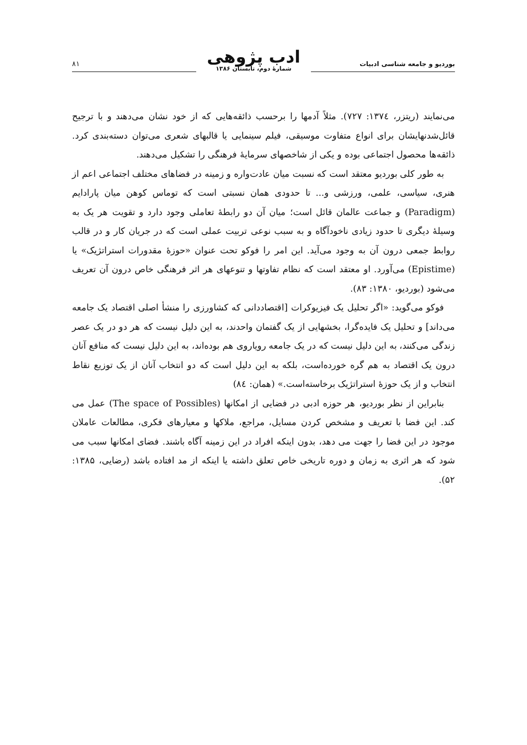بوردیو و جامعه شناسی ادبیات
ادب پژوهی
شمارهٔ دوم، تابستان ۱۳۸۶
۸۱
می‌نمایند (ریتزر، ۱۳۷٤: ۷۲۷). مثلاً آدمها را برحسب ذائقه‌هایی که از خود نشان می‌دهند و با ترجیح قائل‌شدنهایشان برای انواع متفاوت موسیقی، فیلم سینمایی یا قالبهای شعری می‌توان دسته‌بندی کرد. ذائقه‌ها محصول اجتماعی بوده و یکی از شاخصهای سرمایهٔ فرهنگی را تشکیل می‌دهند.
به طور کلی بوردیو معتقد است که نسبت میان عادت‌واره و زمینه در فضاهای مختلف اجتماعی اعم از هنری، سیاسی، علمی، ورزشی و... تا حدودی همان نسبتی است که توماس کوهن میان پارادایم (Paradigm) و جماعت عالمان قائل است؛ میان آن دو رابطهٔ تعاملی وجود دارد و تقویت هر یک به وسیلهٔ دیگری تا حدود زیادی ناخودآگاه و به سبب نوعی تربیت عملی است که در جریان کار و در قالب روابط جمعی درون آن به وجود می‌آید. این امر را فوکو تحت عنوان «حوزهٔ مقدورات استراتژیک» یا (Epistime) می‌آورد. او معتقد است که نظام تفاوتها و تنوعهای هر اثر فرهنگی خاص درون آن تعریف می‌شود (بوردیو، ۱۳۸۰: ۸۳).
فوکو می‌گوید: «اگر تحلیل یک فیزیوکرات [اقتصاددانی که کشاورزی را منشأ اصلی اقتصاد یک جامعه می‌داند] و تحلیل یک فایده‌گرا، بخشهایی از یک گفتمان واحدند، به این دلیل نیست که هر دو در یک عصر زندگی می‌کنند، به این دلیل نیست که در یک جامعه رویاروی هم بوده‌اند، به این دلیل نیست که منافع آنان درون یک اقتصاد به هم گره خورده‌است، بلکه به این دلیل است که دو انتخاب آنان از یک توزیع نقاط انتخاب و از یک حوزهٔ استراتژیک برخاسته‌است.» (همان: ۸٤)
بنابراین از نظر بوردیو، هر حوزه ادبی در فضایی از امکانها (The space of Possibles) عمل می کند. این فضا با تعریف و مشخص کردن مسایل، مراجع، ملاکها و معیارهای فکری، مطالعات عاملان موجود در این فضا را جهت می دهد، بدون اینکه افراد در این زمینه آگاه باشند. فضای امکانها سبب می شود که هر اثری به زمان و دوره تاریخی خاص تعلق داشته یا اینکه از مد افتاده باشد (رضایی، ۱۳۸۵: ۵۲).